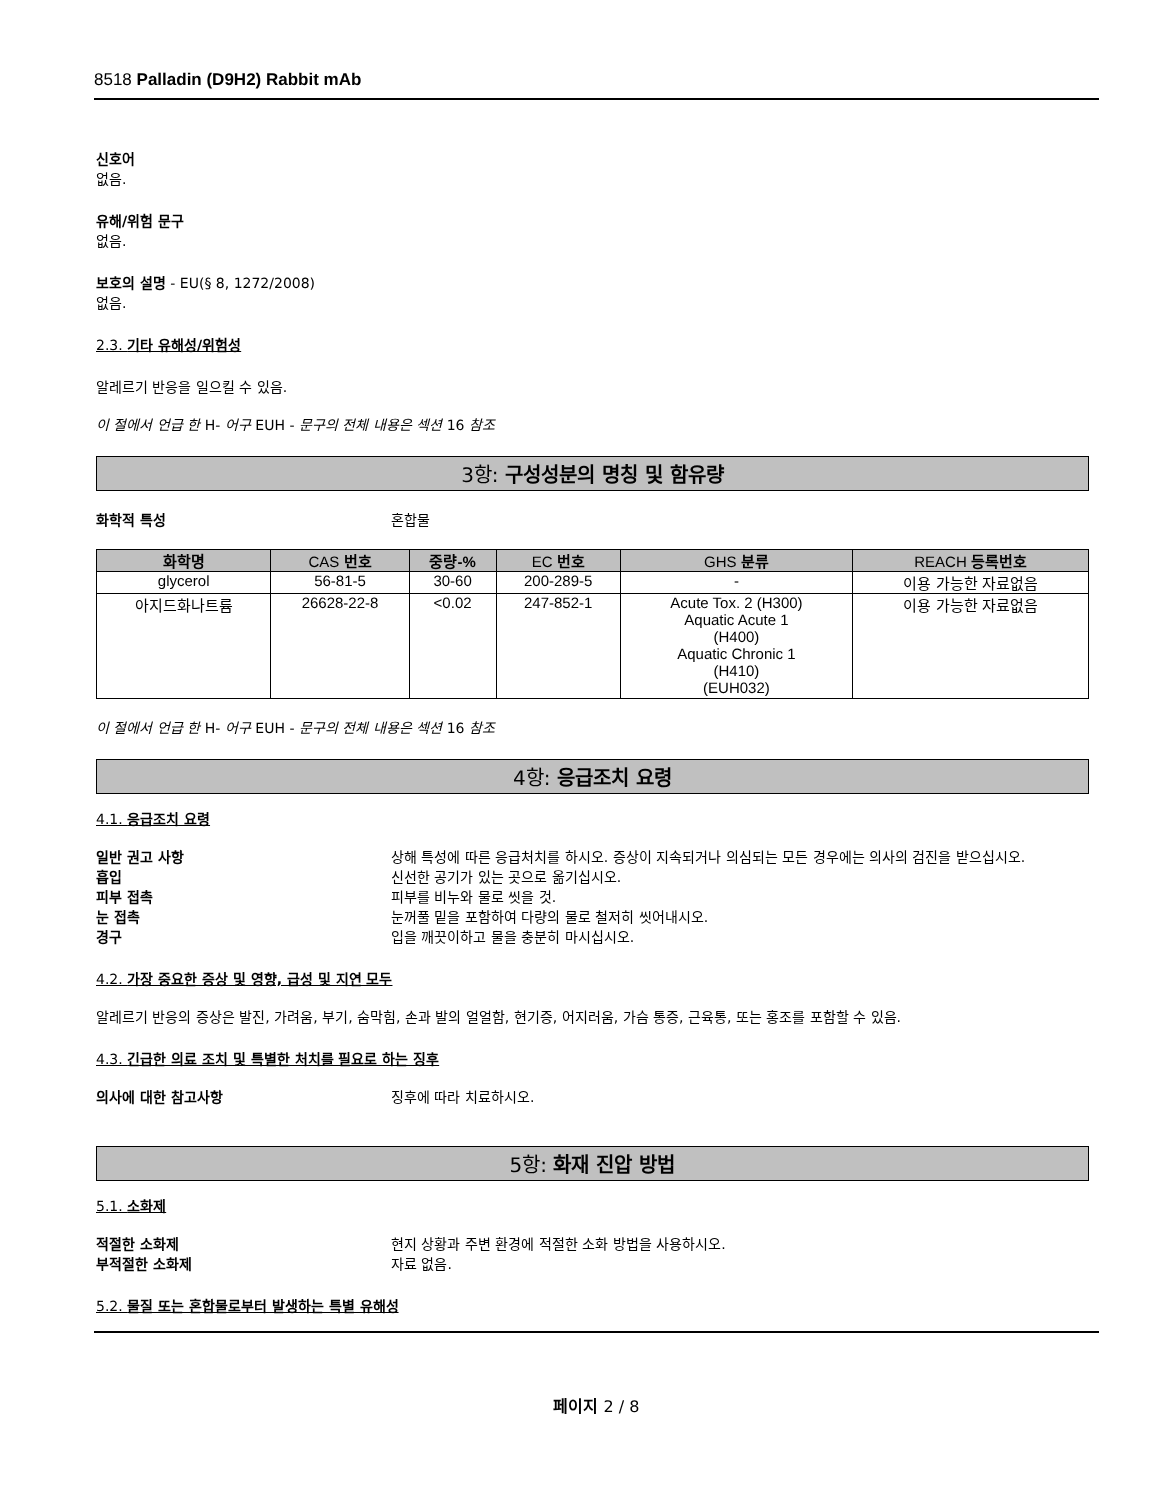8518 Palladin (D9H2) Rabbit mAb
신호어
없음.
유해/위험 문구
없음.
보호의 설명 - EU(§ 8, 1272/2008)
없음.
2.3. 기타 유해성/위험성
알레르기 반응을 일으킬 수 있음.
이 절에서 언급 한 H- 어구 EUH - 문구의 전체 내용은 섹션 16 참조
3항: 구성성분의 명칭 및 함유량
화학적 특성 혼합물
| 화학명 | CAS 번호 | 중량-% | EC 번호 | GHS 분류 | REACH 등록번호 |
| --- | --- | --- | --- | --- | --- |
| glycerol | 56-81-5 | 30-60 | 200-289-5 | - | 이용 가능한 자료없음 |
| 아지드화나트륨 | 26628-22-8 | <0.02 | 247-852-1 | Acute Tox. 2 (H300) Aquatic Acute 1 (H400) Aquatic Chronic 1 (H410) (EUH032) | 이용 가능한 자료없음 |
이 절에서 언급 한 H- 어구 EUH - 문구의 전체 내용은 섹션 16 참조
4항: 응급조치 요령
4.1. 응급조치 요령
일반 권고 사항 상해 특성에 따른 응급처치를 하시오. 증상이 지속되거나 의심되는 모든 경우에는 의사의 검진을 받으십시오.
흡입 신선한 공기가 있는 곳으로 옮기십시오.
피부 접촉 피부를 비누와 물로 씻을 것.
눈 접촉 눈꺼풀 밑을 포함하여 다량의 물로 철저히 씻어내시오.
경구 입을 깨끗이하고 물을 충분히 마시십시오.
4.2. 가장 중요한 증상 및 영향, 급성 및 지연 모두
알레르기 반응의 증상은 발진, 가려움, 부기, 숨막힘, 손과 발의 얼얼함, 현기증, 어지러움, 가슴 통증, 근육통, 또는 홍조를 포함할 수 있음.
4.3. 긴급한 의료 조치 및 특별한 처치를 필요로 하는 징후
의사에 대한 참고사항 징후에 따라 치료하시오.
5항: 화재 진압 방법
5.1. 소화제
적절한 소화제 현지 상황과 주변 환경에 적절한 소화 방법을 사용하시오.
부적절한 소화제 자료 없음.
5.2. 물질 또는 혼합물로부터 발생하는 특별 유해성
페이지 2 / 8